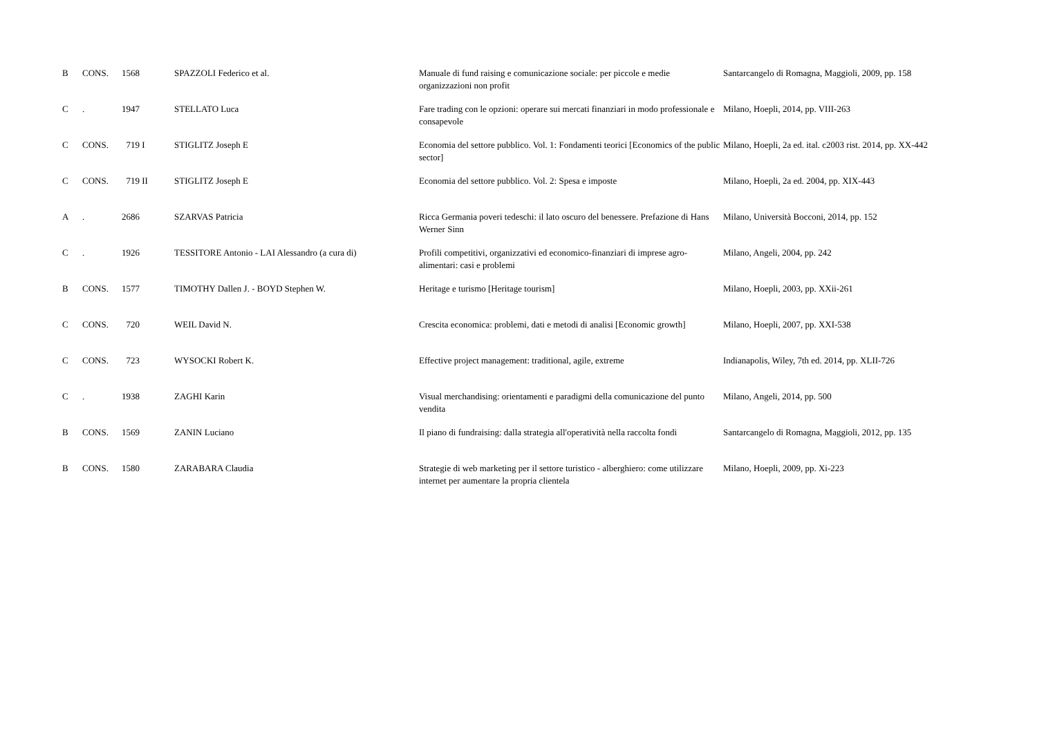| B | CONS. | 1568 | SPAZZOLI Federico et al. | Manuale di fund raising e comunicazione sociale: per piccole e medie organizzazioni non profit | Santarcangelo di Romagna, Maggioli, 2009, pp. 158 |
| C | . | 1947 | STELLATO Luca | Fare trading con le opzioni: operare sui mercati finanziari in modo professionale e consapevole | Milano, Hoepli, 2014, pp. VIII-263 |
| C | CONS. | 719 I | STIGLITZ Joseph E | Economia del settore pubblico. Vol. 1: Fondamenti teorici [Economics of the public sector] | Milano, Hoepli, 2a ed. ital. c2003 rist. 2014, pp. XX-442 |
| C | CONS. | 719 II | STIGLITZ Joseph E | Economia del settore pubblico. Vol. 2: Spesa e imposte | Milano, Hoepli, 2a ed. 2004, pp. XIX-443 |
| A | . | 2686 | SZARVAS Patricia | Ricca Germania poveri tedeschi: il lato oscuro del benessere. Prefazione di Hans Werner Sinn | Milano, Università Bocconi, 2014, pp. 152 |
| C | . | 1926 | TESSITORE Antonio - LAI Alessandro (a cura di) | Profili competitivi, organizzativi ed economico-finanziari di imprese agro-alimentari: casi e problemi | Milano, Angeli, 2004, pp. 242 |
| B | CONS. | 1577 | TIMOTHY Dallen J. - BOYD Stephen W. | Heritage e turismo [Heritage tourism] | Milano, Hoepli, 2003, pp. XXii-261 |
| C | CONS. | 720 | WEIL David N. | Crescita economica: problemi, dati e metodi di analisi [Economic growth] | Milano, Hoepli, 2007, pp. XXI-538 |
| C | CONS. | 723 | WYSOCKI Robert K. | Effective project management: traditional, agile, extreme | Indianapolis, Wiley, 7th ed. 2014, pp. XLII-726 |
| C | . | 1938 | ZAGHI Karin | Visual merchandising: orientamenti e paradigmi della comunicazione del punto vendita | Milano, Angeli, 2014, pp. 500 |
| B | CONS. | 1569 | ZANIN Luciano | Il piano di fundraising: dalla strategia all'operatività nella raccolta fondi | Santarcangelo di Romagna, Maggioli, 2012, pp. 135 |
| B | CONS. | 1580 | ZARABARA Claudia | Strategie di web marketing per il settore turistico - alberghiero: come utilizzare internet per aumentare la propria clientela | Milano, Hoepli, 2009, pp. Xi-223 |